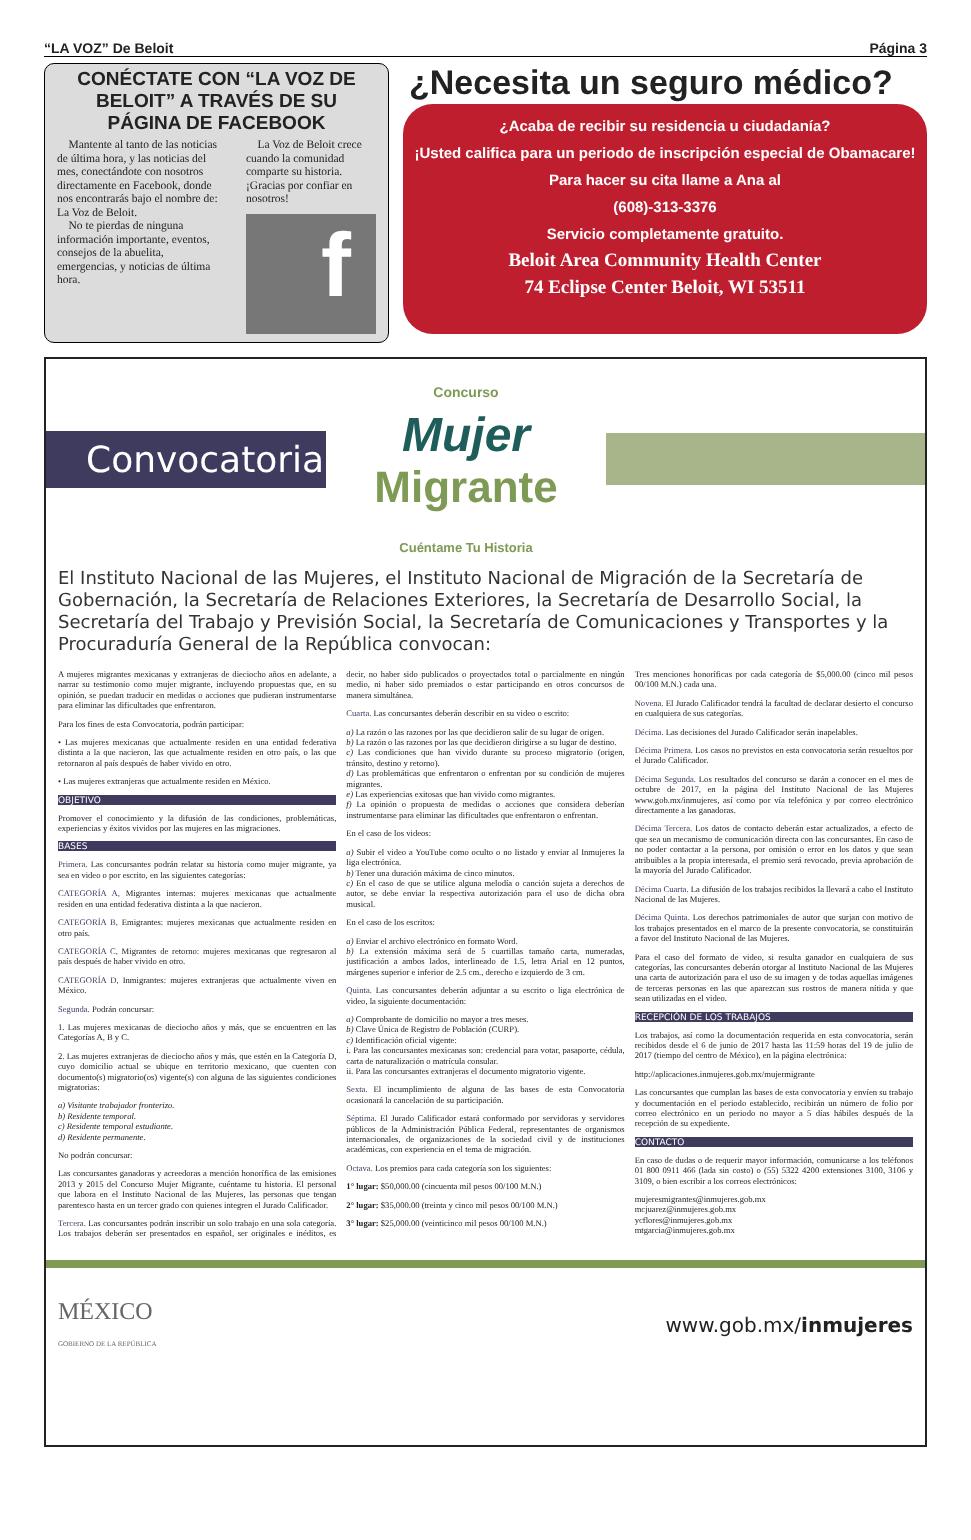“LA VOZ” De Beloit Página 3
CONÉCTATE CON “LA VOZ DE BELOIT” A TRAVÉS DE SU PÁGINA DE FACEBOOK
Mantente al tanto de las noticias de última hora, y las noticias del mes, conectándote con nosotros directamente en Facebook, donde nos encontrarás bajo el nombre de: La Voz de Beloit.
No te pierdas de ninguna información importante, eventos, consejos de la abuelita, emergencias, y noticias de última hora.
La Voz de Beloit crece cuando la comunidad comparte su historia. ¡Gracias por confiar en nosotros!
f
¿Necesita un seguro médico?
¿Acaba de recibir su residencia u ciudadanía?
¡Usted califica para un periodo de inscripción especial de Obamacare!
Para hacer su cita llame a Ana al
(608)-313-3376
Servicio completamente gratuito.
Beloit Area Community Health Center
74 Eclipse Center Beloit, WI 53511
Convocatoria
Concurso
Mujer
Migrante
Cuéntame Tu Historia
El Instituto Nacional de las Mujeres, el Instituto Nacional de Migración de la Secretaría de Gobernación, la Secretaría de Relaciones Exteriores, la Secretaría de Desarrollo Social, la Secretaría del Trabajo y Previsión Social, la Secretaría de Comunicaciones y Transportes y la Procuraduría General de la República convocan:
A mujeres migrantes mexicanas y extranjeras de dieciocho años en adelante, a narrar su testimonio como mujer migrante, incluyendo propuestas que, en su opinión, se puedan traducir en medidas o acciones que pudieran instrumentarse para eliminar las dificultades que enfrentaron.
Para los fines de esta Convocatoria, podrán participar:
• Las mujeres mexicanas que actualmente residen en una entidad federativa distinta a la que nacieron, las que actualmente residen en otro país, o las que retornaron al país después de haber vivido en otro.
• Las mujeres extranjeras que actualmente residen en México.
OBJETIVO
Promover el conocimiento y la difusión de las condiciones, problemáticas, experiencias y éxitos vividos por las mujeres en las migraciones.
BASES
Primera. Las concursantes podrán relatar su historia como mujer migrante, ya sea en video o por escrito, en las siguientes categorías:
CATEGORÍA A, Migrantes internas: mujeres mexicanas que actualmente residen en una entidad federativa distinta a la que nacieron.
CATEGORÍA B, Emigrantes: mujeres mexicanas que actualmente residen en otro país.
CATEGORÍA C, Migrantes de retorno: mujeres mexicanas que regresaron al país después de haber vivido en otro.
CATEGORÍA D, Inmigrantes: mujeres extranjeras que actualmente viven en México.
Segunda. Podrán concursar:
1. Las mujeres mexicanas de dieciocho años y más, que se encuentren en las Categorías A, B y C.
2. Las mujeres extranjeras de dieciocho años y más, que estén en la Categoría D, cuyo domicilio actual se ubique en territorio mexicano, que cuenten con documento(s) migratorio(os) vigente(s) con alguna de las siguientes condiciones migratorias:
a) Visitante trabajador fronterizo.
b) Residente temporal.
c) Residente temporal estudiante.
d) Residente permanente.
No podrán concursar:
Las concursantes ganadoras y acreedoras a mención honorífica de las emisiones 2013 y 2015 del Concurso Mujer Migrante, cuéntame tu historia. El personal que labora en el Instituto Nacional de las Mujeres, las personas que tengan parentesco hasta en un tercer grado con quienes integren el Jurado Calificador.
Tercera. Las concursantes podrán inscribir un solo trabajo en una sola categoría. Los trabajos deberán ser presentados en español, ser originales e inéditos, es decir, no haber sido publicados o proyectados total o parcialmente en ningún medio, ni haber sido premiados o estar participando en otros concursos de manera simultánea.
Cuarta. Las concursantes deberán describir en su video o escrito:
a) La razón o las razones por las que decidieron salir de su lugar de origen.
b) La razón o las razones por las que decidieron dirigirse a su lugar de destino.
c) Las condiciones que han vivido durante su proceso migratorio (origen, tránsito, destino y retorno).
d) Las problemáticas que enfrentaron o enfrentan por su condición de mujeres migrantes.
e) Las experiencias exitosas que han vivido como migrantes.
f) La opinión o propuesta de medidas o acciones que considera deberían instrumentarse para eliminar las dificultades que enfrentaron o enfrentan.
En el caso de los videos:
a) Subir el video a YouTube como oculto o no listado y enviar al Inmujeres la liga electrónica.
b) Tener una duración máxima de cinco minutos.
c) En el caso de que se utilice alguna melodía o canción sujeta a derechos de autor, se debe enviar la respectiva autorización para el uso de dicha obra musical.
En el caso de los escritos:
a) Enviar el archivo electrónico en formato Word.
b) La extensión máxima será de 5 cuartillas tamaño carta, numeradas, justificación a ambos lados, interlineado de 1.5, letra Arial en 12 puntos, márgenes superior e inferior de 2.5 cm., derecho e izquierdo de 3 cm.
Quinta. Las concursantes deberán adjuntar a su escrito o liga electrónica de video, la siguiente documentación:
a) Comprobante de domicilio no mayor a tres meses.
b) Clave Única de Registro de Población (CURP).
c) Identificación oficial vigente:
i. Para las concursantes mexicanas son: credencial para votar, pasaporte, cédula, carta de naturalización o matrícula consular.
ii. Para las concursantes extranjeras el documento migratorio vigente.
Sexta. El incumplimiento de alguna de las bases de esta Convocatoria ocasionará la cancelación de su participación.
Séptima. El Jurado Calificador estará conformado por servidoras y servidores públicos de la Administración Pública Federal, representantes de organismos internacionales, de organizaciones de la sociedad civil y de instituciones académicas, con experiencia en el tema de migración.
Octava. Los premios para cada categoría son los siguientes:
1° lugar: $50,000.00 (cincuenta mil pesos 00/100 M.N.)
2° lugar: $35,000.00 (treinta y cinco mil pesos 00/100 M.N.)
3° lugar: $25,000.00 (veinticinco mil pesos 00/100 M.N.)
Tres menciones honoríficas por cada categoría de $5,000.00 (cinco mil pesos 00/100 M.N.) cada una.
Novena. El Jurado Calificador tendrá la facultad de declarar desierto el concurso en cualquiera de sus categorías.
Décima. Las decisiones del Jurado Calificador serán inapelables.
Décima Primera. Los casos no previstos en esta convocatoria serán resueltos por el Jurado Calificador.
Décima Segunda. Los resultados del concurso se darán a conocer en el mes de octubre de 2017, en la página del Instituto Nacional de las Mujeres www.gob.mx/inmujeres, así como por vía telefónica y por correo electrónico directamente a las ganadoras.
Décima Tercera. Los datos de contacto deberán estar actualizados, a efecto de que sea un mecanismo de comunicación directa con las concursantes. En caso de no poder contactar a la persona, por omisión o error en los datos y que sean atribuibles a la propia interesada, el premio será revocado, previa aprobación de la mayoría del Jurado Calificador.
Décima Cuarta. La difusión de los trabajos recibidos la llevará a cabo el Instituto Nacional de las Mujeres.
Décima Quinta. Los derechos patrimoniales de autor que surjan con motivo de los trabajos presentados en el marco de la presente convocatoria, se constituirán a favor del Instituto Nacional de las Mujeres.
Para el caso del formato de video, si resulta ganador en cualquiera de sus categorías, las concursantes deberán otorgar al Instituto Nacional de las Mujeres una carta de autorización para el uso de su imagen y de todas aquellas imágenes de terceras personas en las que aparezcan sus rostros de manera nítida y que sean utilizadas en el video.
RECEPCIÓN DE LOS TRABAJOS
Los trabajos, así como la documentación requerida en esta convocatoria, serán recibidos desde el 6 de junio de 2017 hasta las 11:59 horas del 19 de julio de 2017 (tiempo del centro de México), en la página electrónica:
http://aplicaciones.inmujeres.gob.mx/mujermigrante
Las concursantes que cumplan las bases de esta convocatoria y envíen su trabajo y documentación en el periodo establecido, recibirán un número de folio por correo electrónico en un periodo no mayor a 5 días hábiles después de la recepción de su expediente.
CONTACTO
En caso de dudas o de requerir mayor información, comunicarse a los teléfonos 01 800 0911 466 (lada sin costo) o (55) 5322 4200 extensiones 3100, 3106 y 3109, o bien escribir a los correos electrónicos:
mujeresmigrantes@inmujeres.gob.mx
mcjuarez@inmujeres.gob.mx
ycflores@inmujeres.gob.mx
mtgarcia@inmujeres.gob.mx
MÉXICO
GOBIERNO DE LA REPÚBLICA
www.gob.mx/inmujeres